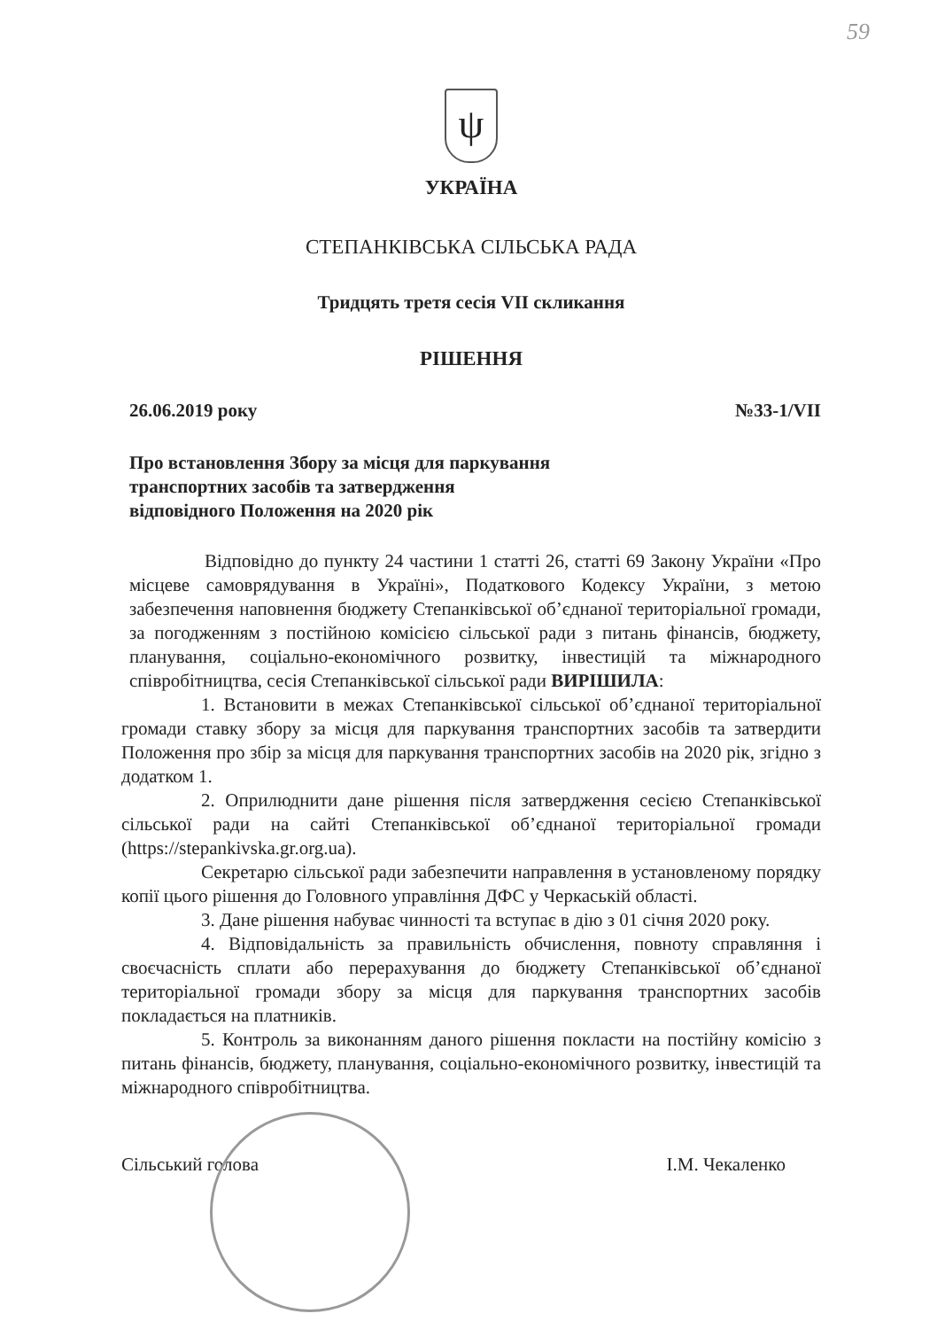59
ψ
УКРАЇНА
СТЕПАНКІВСЬКА СІЛЬСЬКА РАДА
Тридцять третя сесія VII скликання
РІШЕННЯ
26.06.2019 року №33-1/VII
Про встановлення Збору за місця для паркування
транспортних засобів та затвердження
відповідного Положення на 2020 рік
Відповідно до пункту 24 частини 1 статті 26, статті 69 Закону України «Про місцеве самоврядування в Україні», Податкового Кодексу України, з метою забезпечення наповнення бюджету Степанківської об’єднаної територіальної громади, за погодженням з постійною комісією сільської ради з питань фінансів, бюджету, планування, соціально-економічного розвитку, інвестицій та міжнародного співробітництва, сесія Степанківської сільської ради ВИРІШИЛА:
1. Встановити в межах Степанківської сільської об’єднаної територіальної громади ставку збору за місця для паркування транспортних засобів та затвердити Положення про збір за місця для паркування транспортних засобів на 2020 рік, згідно з додатком 1.
2. Оприлюднити дане рішення після затвердження сесією Степанківської сільської ради на сайті Степанківської об’єднаної територіальної громади (https://stepankivska.gr.org.ua).
Секретарю сільської ради забезпечити направлення в установленому порядку копії цього рішення до Головного управління ДФС у Черкаській області.
3. Дане рішення набуває чинності та вступає в дію з 01 січня 2020 року.
4. Відповідальність за правильність обчислення, повноту справляння і своєчасність сплати або перерахування до бюджету Степанківської об’єднаної територіальної громади збору за місця для паркування транспортних засобів покладається на платників.
5. Контроль за виконанням даного рішення покласти на постійну комісію з питань фінансів, бюджету, планування, соціально-економічного розвитку, інвестицій та міжнародного співробітництва.
Сільський голова І.М. Чекаленко